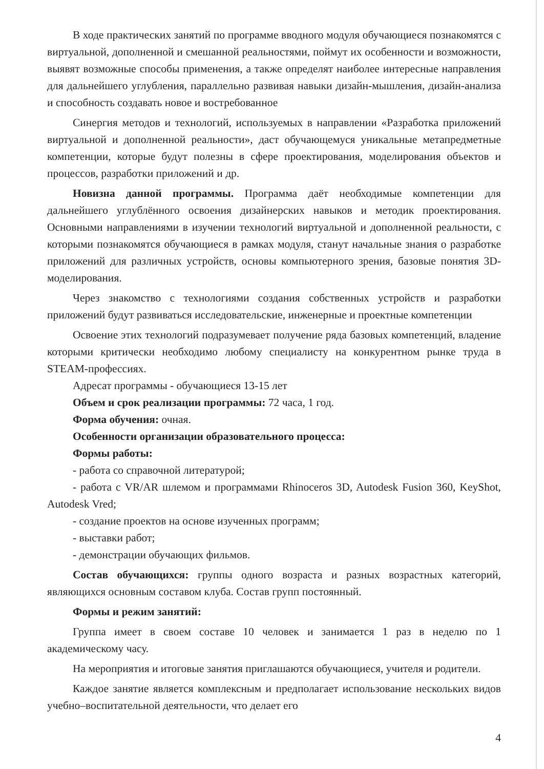В ходе практических занятий по программе вводного модуля обучающиеся познакомятся с виртуальной, дополненной и смешанной реальностями, поймут их особенности и возможности, выявят возможные способы применения, а также определят наиболее интересные направления для дальнейшего углубления, параллельно развивая навыки дизайн-мышления, дизайн-анализа и способность создавать новое и востребованное
Синергия методов и технологий, используемых в направлении «Разработка приложений виртуальной и дополненной реальности», даст обучающемуся уникальные метапредметные компетенции, которые будут полезны в сфере проектирования, моделирования объектов и процессов, разработки приложений и др.
Новизна данной программы. Программа даёт необходимые компетенции для дальнейшего углублённого освоения дизайнерских навыков и методик проектирования. Основными направлениями в изучении технологий виртуальной и дополненной реальности, с которыми познакомятся обучающиеся в рамках модуля, станут начальные знания о разработке приложений для различных устройств, основы компьютерного зрения, базовые понятия 3D-моделирования.
Через знакомство с технологиями создания собственных устройств и разработки приложений будут развиваться исследовательские, инженерные и проектные компетенции
Освоение этих технологий подразумевает получение ряда базовых компетенций, владение которыми критически необходимо любому специалисту на конкурентном рынке труда в STEAM-профессиях.
Адресат программы - обучающиеся 13-15 лет
Объем и срок реализации программы: 72 часа, 1 год.
Форма обучения: очная.
Особенности организации образовательного процесса:
Формы работы:
- работа со справочной литературой;
- работа с VR/AR шлемом и программами Rhinoceros 3D, Autodesk Fusion 360, KeyShot, Autodesk Vred;
- создание проектов на основе изученных программ;
- выставки работ;
- демонстрации обучающих фильмов.
Состав обучающихся: группы одного возраста и разных возрастных категорий, являющихся основным составом клуба. Состав групп постоянный.
Формы и режим занятий:
Группа имеет в своем составе 10 человек и занимается 1 раз в неделю по 1 академическому часу.
На мероприятия и итоговые занятия приглашаются обучающиеся, учителя и родители.
Каждое занятие является комплексным и предполагает использование нескольких видов учебно–воспитательной деятельности, что делает его
4